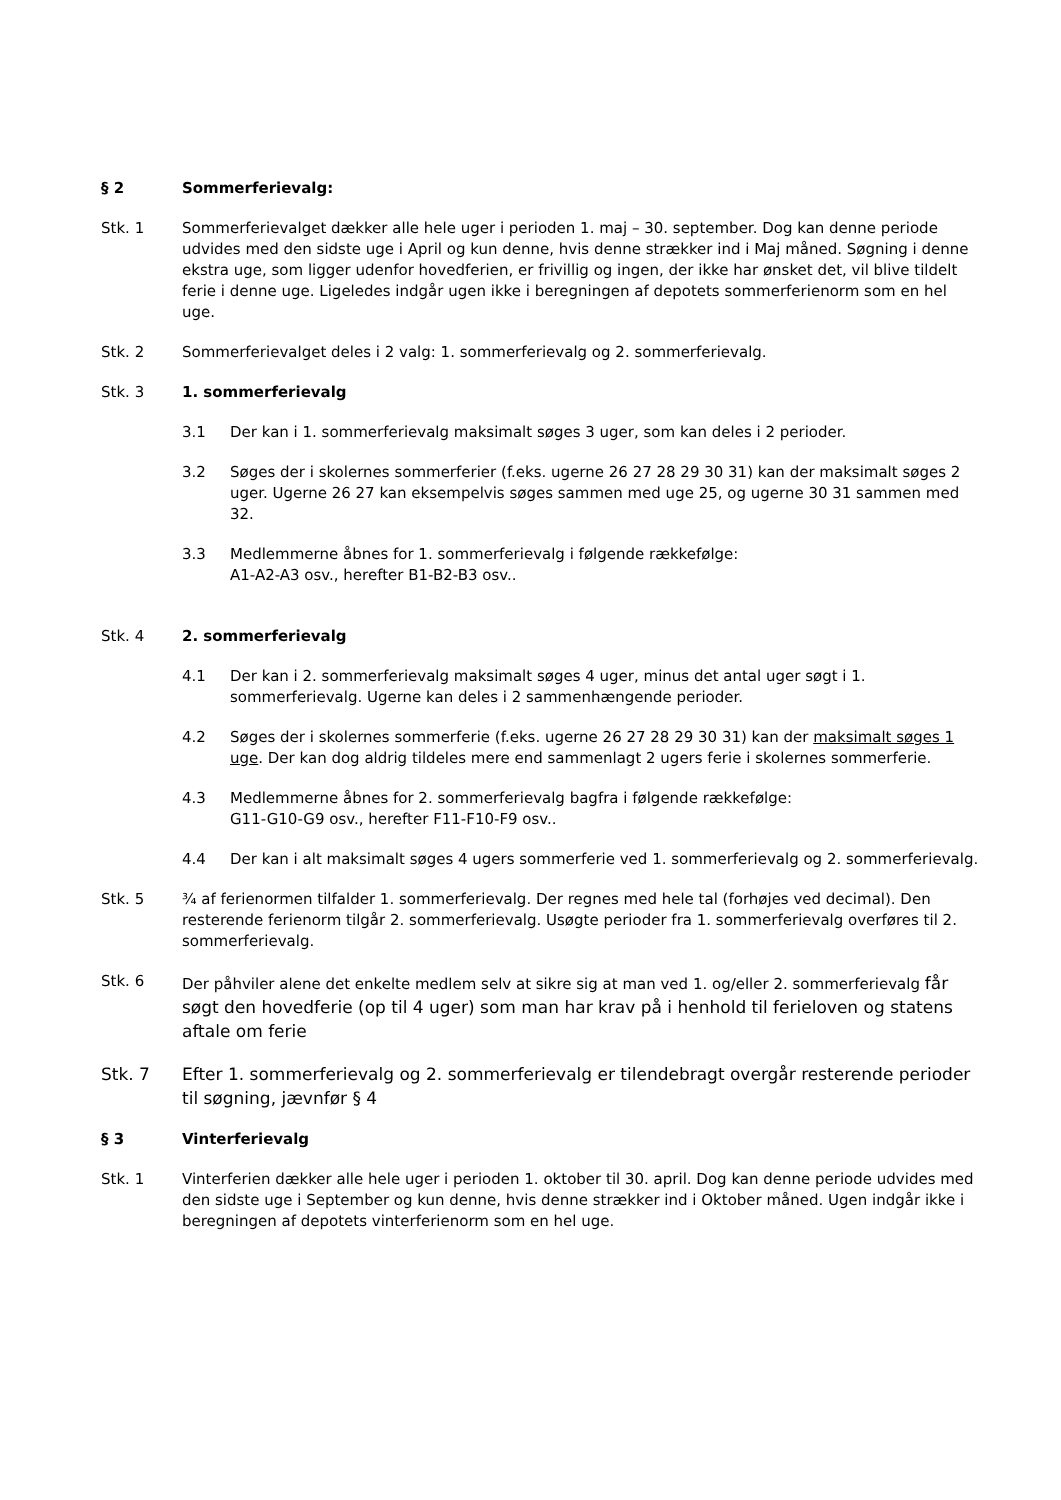§ 2 Sommerferievalg:
Stk. 1 Sommerferievalget dækker alle hele uger i perioden 1. maj – 30. september. Dog kan denne periode udvides med den sidste uge i April og kun denne, hvis denne strækker ind i Maj måned. Søgning i denne ekstra uge, som ligger udenfor hovedferien, er frivillig og ingen, der ikke har ønsket det, vil blive tildelt ferie i denne uge. Ligeledes indgår ugen ikke i beregningen af depotets sommerferienorm som en hel uge.
Stk. 2 Sommerferievalget deles i 2 valg: 1. sommerferievalg og 2. sommerferievalg.
Stk. 3 1. sommerferievalg
3.1 Der kan i 1. sommerferievalg maksimalt søges 3 uger, som kan deles i 2 perioder.
3.2 Søges der i skolernes sommerferier (f.eks. ugerne 26 27 28 29 30 31) kan der maksimalt søges 2 uger. Ugerne 26 27 kan eksempelvis søges sammen med uge 25, og ugerne 30 31 sammen med 32.
3.3 Medlemmerne åbnes for 1. sommerferievalg i følgende rækkefølge:
A1-A2-A3 osv., herefter B1-B2-B3 osv..
Stk. 4 2. sommerferievalg
4.1 Der kan i 2. sommerferievalg maksimalt søges 4 uger, minus det antal uger søgt i 1. sommerferievalg. Ugerne kan deles i 2 sammenhængende perioder.
4.2 Søges der i skolernes sommerferie (f.eks. ugerne 26 27 28 29 30 31) kan der maksimalt søges 1 uge. Der kan dog aldrig tildeles mere end sammenlagt 2 ugers ferie i skolernes sommerferie.
4.3 Medlemmerne åbnes for 2. sommerferievalg bagfra i følgende rækkefølge:
G11-G10-G9 osv., herefter F11-F10-F9 osv..
4.4 Der kan i alt maksimalt søges 4 ugers sommerferie ved 1. sommerferievalg og 2. sommerferievalg.
Stk. 5 ¾ af ferienormen tilfalder 1. sommerferievalg. Der regnes med hele tal (forhøjes ved decimal). Den resterende ferienorm tilgår 2. sommerferievalg. Usøgte perioder fra 1. sommerferievalg overføres til 2. sommerferievalg.
Stk. 6 Der påhviler alene det enkelte medlem selv at sikre sig at man ved 1. og/eller 2. sommerferievalg får søgt den hovedferie (op til 4 uger) som man har krav på i henhold til ferieloven og statens aftale om ferie
Stk. 7 Efter 1. sommerferievalg og 2. sommerferievalg er tilendebragt overgår resterende perioder til søgning, jævnfør § 4
§ 3 Vinterferievalg
Stk. 1 Vinterferien dækker alle hele uger i perioden 1. oktober til 30. april. Dog kan denne periode udvides med den sidste uge i September og kun denne, hvis denne strækker ind i Oktober måned. Ugen indgår ikke i beregningen af depotets vinterferienorm som en hel uge.